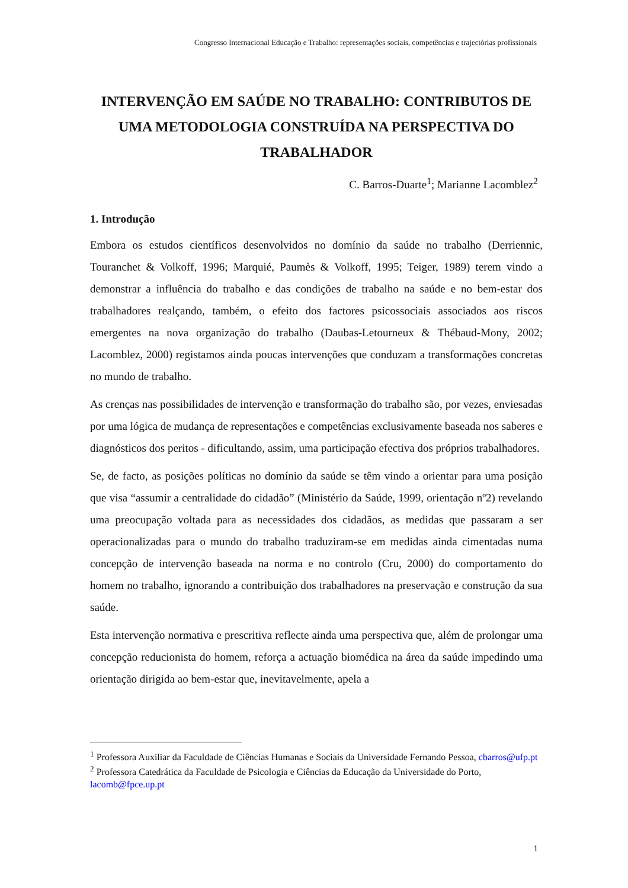Congresso Internacional Educação e Trabalho: representações sociais, competências e trajectórias profissionais
INTERVENÇÃO EM SAÚDE NO TRABALHO: CONTRIBUTOS DE UMA METODOLOGIA CONSTRUÍDA NA PERSPECTIVA DO TRABALHADOR
C. Barros-Duarte<sup>1</sup>; Marianne Lacomblez<sup>2</sup>
1. Introdução
Embora os estudos científicos desenvolvidos no domínio da saúde no trabalho (Derriennic, Touranchet & Volkoff, 1996; Marquié, Paumès & Volkoff, 1995; Teiger, 1989) terem vindo a demonstrar a influência do trabalho e das condições de trabalho na saúde e no bem-estar dos trabalhadores realçando, também, o efeito dos factores psicossociais associados aos riscos emergentes na nova organização do trabalho (Daubas-Letourneux & Thébaud-Mony, 2002; Lacomblez, 2000) registamos ainda poucas intervenções que conduzam a transformações concretas no mundo de trabalho.
As crenças nas possibilidades de intervenção e transformação do trabalho são, por vezes, enviesadas por uma lógica de mudança de representações e competências exclusivamente baseada nos saberes e diagnósticos dos peritos - dificultando, assim, uma participação efectiva dos próprios trabalhadores.
Se, de facto, as posições políticas no domínio da saúde se têm vindo a orientar para uma posição que visa “assumir a centralidade do cidadão” (Ministério da Saúde, 1999, orientação nº2) revelando uma preocupação voltada para as necessidades dos cidadãos, as medidas que passaram a ser operacionalizadas para o mundo do trabalho traduziram-se em medidas ainda cimentadas numa concepção de intervenção baseada na norma e no controlo (Cru, 2000) do comportamento do homem no trabalho, ignorando a contribuição dos trabalhadores na preservação e construção da sua saúde.
Esta intervenção normativa e prescritiva reflecte ainda uma perspectiva que, além de prolongar uma concepção reducionista do homem, reforça a actuação biomédica na área da saúde impedindo uma orientação dirigida ao bem-estar que, inevitavelmente, apela a
<sup>1</sup> Professora Auxiliar da Faculdade de Ciências Humanas e Sociais da Universidade Fernando Pessoa, cbarros@ufp.pt
<sup>2</sup> Professora Catedrática da Faculdade de Psicologia e Ciências da Educação da Universidade do Porto, lacomb@fpce.up.pt
1